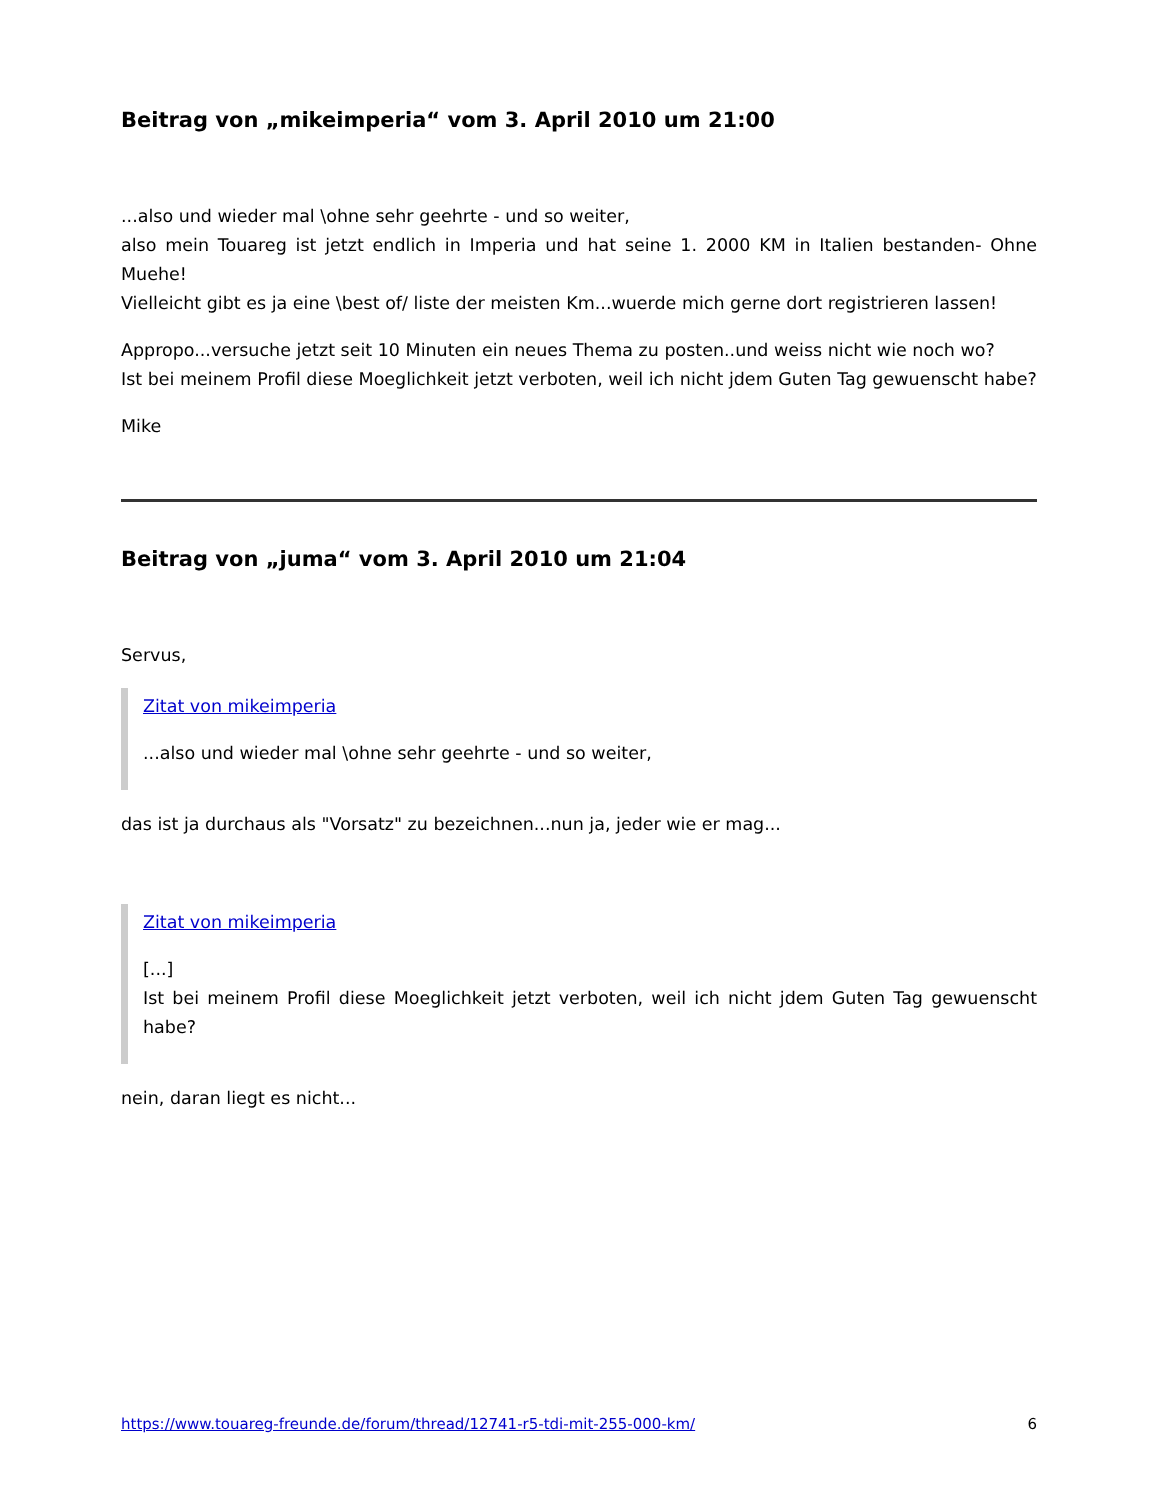Beitrag von „mikeimperia“ vom 3. April 2010 um 21:00
...also und wieder mal \ohne sehr geehrte - und so weiter,
also mein Touareg ist jetzt endlich in Imperia und hat seine 1. 2000 KM in Italien bestanden- Ohne Muehe!
Vielleicht gibt es ja eine \best of/ liste der meisten Km...wuerde mich gerne dort registrieren lassen!
Appropo...versuche jetzt seit 10 Minuten ein neues Thema zu posten..und weiss nicht wie noch wo?
Ist bei meinem Profil diese Moeglichkeit jetzt verboten, weil ich nicht jdem Guten Tag gewuenscht habe?
Mike
Beitrag von „juma“ vom 3. April 2010 um 21:04
Servus,
Zitat von mikeimperia
...also und wieder mal \ohne sehr geehrte - und so weiter,
das ist ja durchaus als "Vorsatz" zu bezeichnen...nun ja, jeder wie er mag...
Zitat von mikeimperia
[...]
Ist bei meinem Profil diese Moeglichkeit jetzt verboten, weil ich nicht jdem Guten Tag gewuenscht habe?
nein, daran liegt es nicht...
https://www.touareg-freunde.de/forum/thread/12741-r5-tdi-mit-255-000-km/ 6